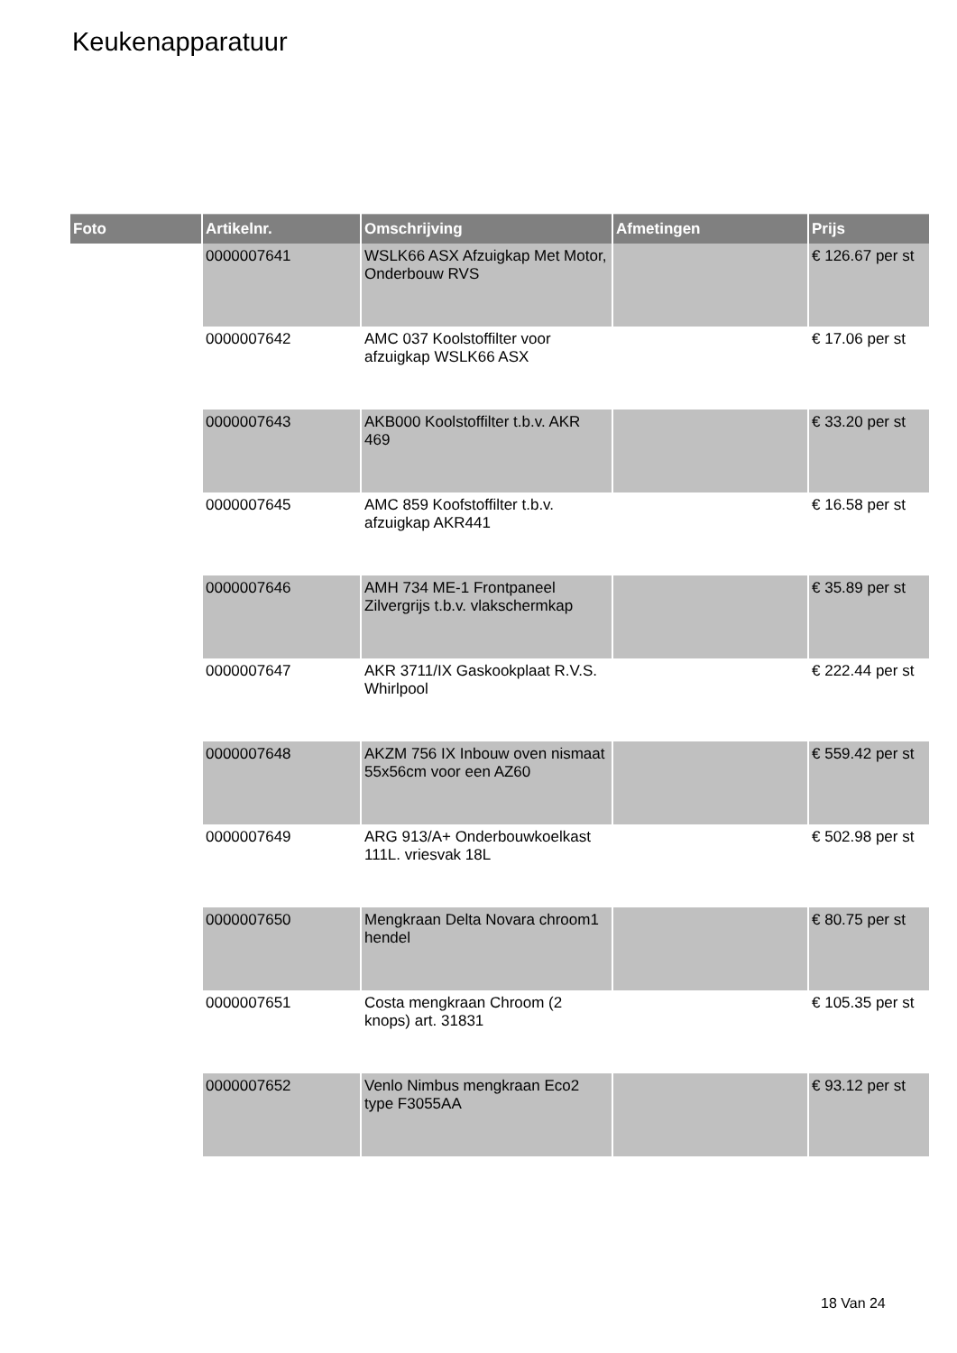Keukenapparatuur
| Foto | Artikelnr. | Omschrijving | Afmetingen | Prijs |
| --- | --- | --- | --- | --- |
| | 0000007641 | WSLK66 ASX Afzuigkap Met Motor, Onderbouw RVS | | € 126.67 per st |
| | 0000007642 | AMC 037 Koolstoffilter voor afzuigkap WSLK66 ASX | | € 17.06 per st |
| | 0000007643 | AKB000 Koolstoffilter t.b.v. AKR 469 | | € 33.20 per st |
| | 0000007645 | AMC 859 Koofstoffilter t.b.v. afzuigkap AKR441 | | € 16.58 per st |
| | 0000007646 | AMH 734 ME-1 Frontpaneel Zilvergrijs t.b.v. vlakschermkap | | € 35.89 per st |
| | 0000007647 | AKR 3711/IX Gaskookplaat R.V.S. Whirlpool | | € 222.44 per st |
| | 0000007648 | AKZM 756 IX Inbouw oven nismaat 55x56cm voor een AZ60 | | € 559.42 per st |
| | 0000007649 | ARG 913/A+ Onderbouwkoelkast 111L. vriesvak 18L | | € 502.98 per st |
| | 0000007650 | Mengkraan Delta Novara chroom1 hendel | | € 80.75 per st |
| | 0000007651 | Costa mengkraan Chroom (2 knops) art. 31831 | | € 105.35 per st |
| | 0000007652 | Venlo Nimbus mengkraan Eco2 type F3055AA | | € 93.12 per st |
18 Van 24